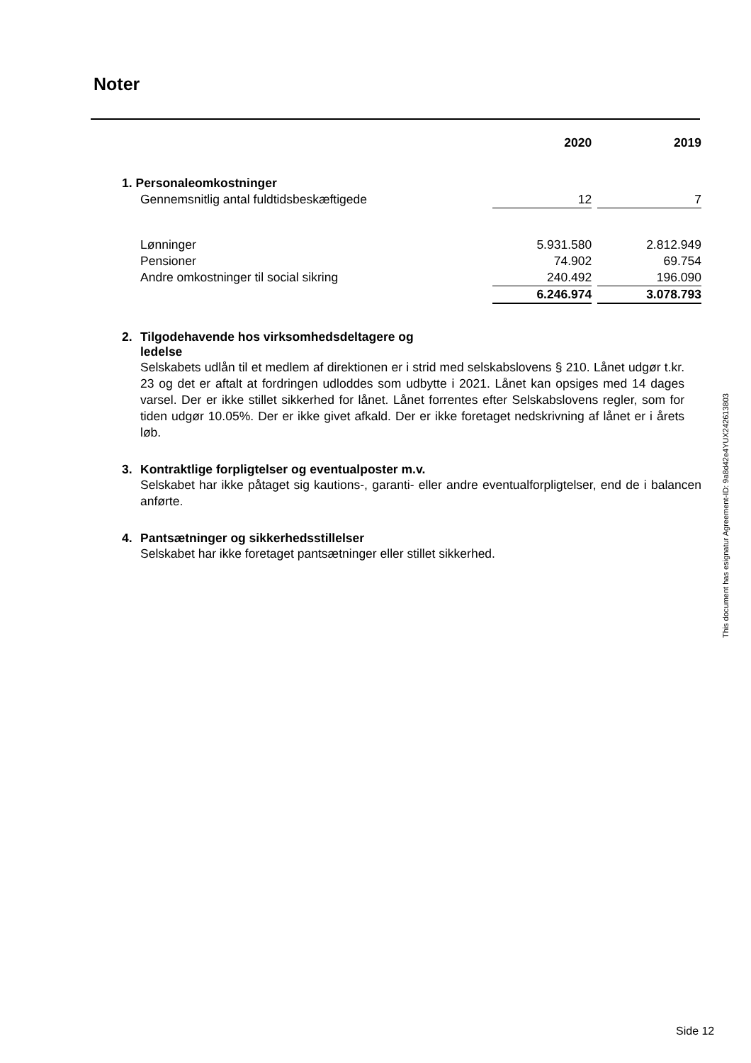Noter
| | 2020 | | 2019 |
| 1. Personaleomkostninger | | | |
| Gennemsnitlig antal fuldtidsbeskæftigede | 12 | | 7 |
| Lønninger | 5.931.580 | | 2.812.949 |
| Pensioner | 74.902 | | 69.754 |
| Andre omkostninger til social sikring | 240.492 | | 196.090 |
| | 6.246.974 | | 3.078.793 |
2. Tilgodehavende hos virksomhedsdeltagere og
ledelse
Selskabets udlån til et medlem af direktionen er i strid med selskabslovens § 210. Lånet udgør t.kr. 23 og det er aftalt at fordringen udloddes som udbytte i 2021. Lånet kan opsiges med 14 dages varsel. Der er ikke stillet sikkerhed for lånet. Lånet forrentes efter Selskabslovens regler, som for tiden udgør 10.05%. Der er ikke givet afkald. Der er ikke foretaget nedskrivning af lånet er i årets løb.
3. Kontraktlige forpligtelser og eventualposter m.v.
Selskabet har ikke påtaget sig kautions-, garanti- eller andre eventualforpligtelser, end de i balancen anførte.
4. Pantsætninger og sikkerhedsstillelser
Selskabet har ikke foretaget pantsætninger eller stillet sikkerhed.
This document has esignatur Agreement-ID: 9a8d42e4YUX242613803
Side 12